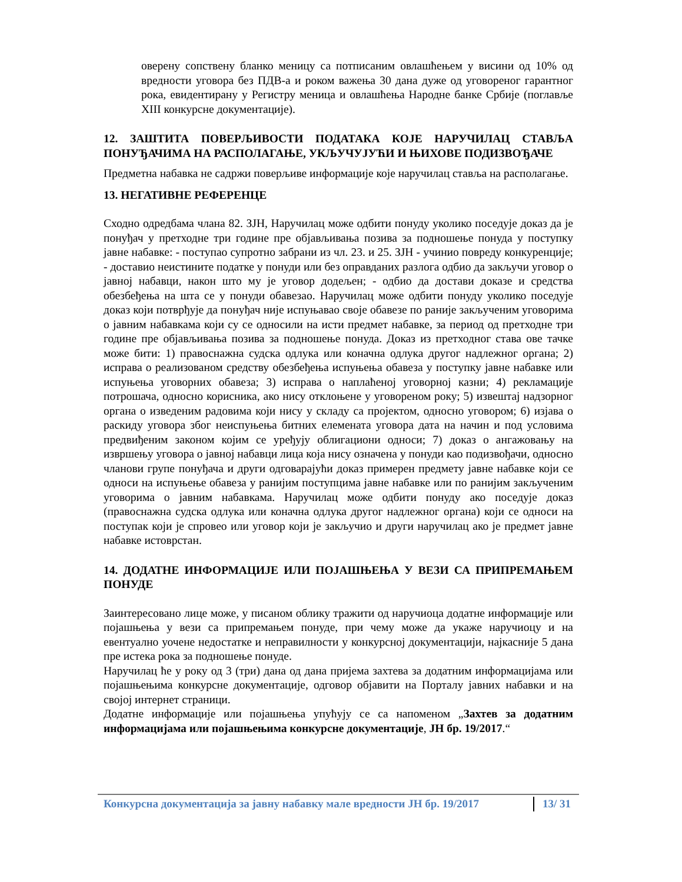оверену сопствену бланко меницу са потписаним овлашћењем у висини од 10% од вредности уговора без ПДВ-а и роком важења 30 дана дуже од уговореног гарантног рока, евидентирану у Регистру меница и овлашћења Народне банке Србије (поглавље XIII конкурсне документације).
12. ЗАШТИТА ПОВЕРЉИВОСТИ ПОДАТАКА КОЈЕ НАРУЧИЛАЦ СТАВЉА ПОНУЂАЧИМА НА РАСПОЛАГАЊЕ, УКЉУЧУЈУЋИ И ЊИХОВЕ ПОДИЗВОЂАЧЕ
Предметна набавка не садржи поверљиве информације које наручилац ставља на располагање.
13. НЕГАТИВНЕ РЕФЕРЕНЦЕ
Сходно одредбама члана 82. ЗЈН, Наручилац може одбити понуду уколико поседује доказ да је понуђач у претходне три године пре објављивања позива за подношење понуда у поступку јавне набавке: - поступао супротно забрани из чл. 23. и 25. ЗЈН - учинио повреду конкуренције; - доставио неистините податке у понуди или без оправданих разлога одбио да закључи уговор о јавној набавци, након што му је уговор додељен; - одбио да достави доказе и средства обезбеђења на шта се у понуди обавезао. Наручилац може одбити понуду уколико поседује доказ који потврђује да понуђач није испуњавао своје обавезе по раније закљученим уговорима о јавним набавкама који су се односили на исти предмет набавке, за период од претходне три године пре објављивања позива за подношење понуда. Доказ из претходног става ове тачке може бити: 1) правоснажна судска одлука или коначна одлука другог надлежног органа; 2) исправа о реализованом средству обезбеђења испуњења обавеза у поступку јавне набавке или испуњења уговорних обавеза; 3) исправа о наплаћеној уговорној казни; 4) рекламације потрошача, односно корисника, ако нису отклоњене у уговореном року; 5) извештај надзорног органа о изведеним радовима који нису у складу са пројектом, односно уговором; 6) изјава о раскиду уговора због неиспуњења битних елемената уговора дата на начин и под условима предвиђеним законом којим се уређују облигациони односи; 7) доказ о ангажовању на извршењу уговора о јавној набавци лица која нису означена у понуди као подизвођачи, односно чланови групе понуђача и други одговарајући доказ примерен предмету јавне набавке који се односи на испуњење обавеза у ранијим поступцима јавне набавке или по ранијим закљученим уговорима о јавним набавкама. Наручилац може одбити понуду ако поседује доказ (правоснажна судска одлука или коначна одлука другог надлежног органа) који се односи на поступак који је спровео или уговор који је закључио и други наручилац ако је предмет јавне набавке истоврстан.
14. ДОДАТНЕ ИНФОРМАЦИЈЕ ИЛИ ПОЈАШЊЕЊА У ВЕЗИ СА ПРИПРЕМАЊЕМ ПОНУДЕ
Заинтересовано лице може, у писаном облику тражити од наручиоца додатне информације или појашњења у вези са припремањем понуде, при чему може да укаже наручиоцу и на евентуално уочене недостатке и неправилности у конкурсној документацији, најкасније 5 дана пре истека рока за подношење понуде.
Наручилац ће у року од 3 (три) дана од дана пријема захтева за додатним информацијама или појашњењима конкурсне документације, одговор објавити на Порталу јавних набавки и на својој интернет страници.
Додатне информације или појашњења упућују се са напоменом „Захтев за додатним информацијама или појашњењима конкурсне документације, ЈН бр. 19/2017.“
Конкурсна документација за јавну набавку мале вредности ЈН бр. 19/2017 13/ 31